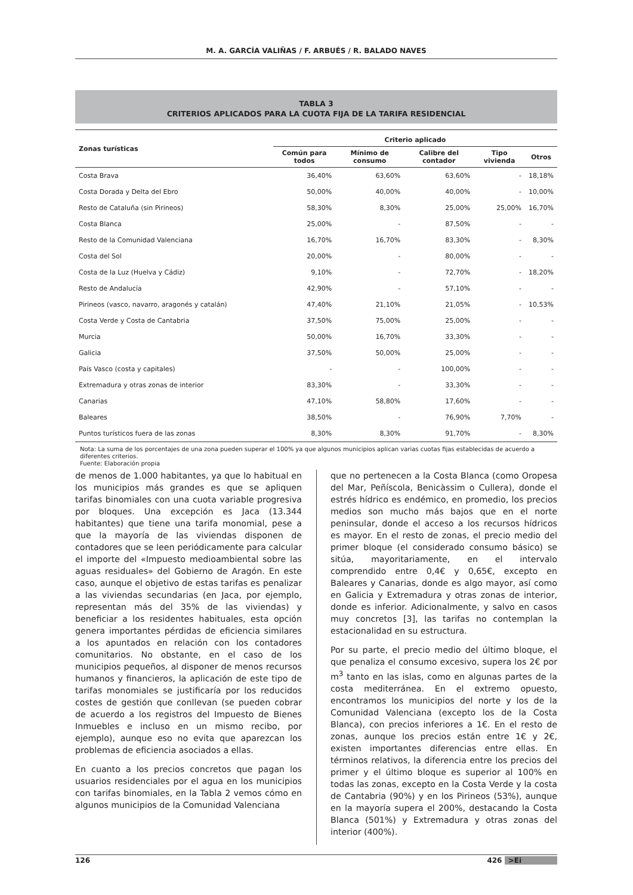M. A. GARCÍA VALIÑAS / F. ARBUÉS / R. BALADO NAVES
TABLA 3
CRITERIOS APLICADOS PARA LA CUOTA FIJA DE LA TARIFA RESIDENCIAL
| Zonas turísticas | Criterio aplicado | | | | |
| --- | --- | --- | --- | --- | --- |
| | Común para todos | Mínimo de consumo | Calibre del contador | Tipo vivienda | Otros |
| Costa Brava | 36,40% | 63,60% | 63,60% | - | 18,18% |
| Costa Dorada y Delta del Ebro | 50,00% | 40,00% | 40,00% | - | 10,00% |
| Resto de Cataluña (sin Pirineos) | 58,30% | 8,30% | 25,00% | 25,00% | 16,70% |
| Costa Blanca | 25,00% | - | 87,50% | - | - |
| Resto de la Comunidad Valenciana | 16,70% | 16,70% | 83,30% | - | 8,30% |
| Costa del Sol | 20,00% | - | 80,00% | - | - |
| Costa de la Luz (Huelva y Cádiz) | 9,10% | - | 72,70% | - | 18,20% |
| Resto de Andalucía | 42,90% | - | 57,10% | - | - |
| Pirineos (vasco, navarro, aragonés y catalán) | 47,40% | 21,10% | 21,05% | - | 10,53% |
| Costa Verde y Costa de Cantabria | 37,50% | 75,00% | 25,00% | - | - |
| Murcia | 50,00% | 16,70% | 33,30% | - | - |
| Galicia | 37,50% | 50,00% | 25,00% | - | - |
| País Vasco (costa y capitales) | - | - | 100,00% | - | - |
| Extremadura y otras zonas de interior | 83,30% | - | 33,30% | - | - |
| Canarias | 47,10% | 58,80% | 17,60% | - | - |
| Baleares | 38,50% | - | 76,90% | 7,70% | - |
| Puntos turísticos fuera de las zonas | 8,30% | 8,30% | 91,70% | - | 8,30% |
Nota: La suma de los porcentajes de una zona pueden superar el 100% ya que algunos municipios aplican varias cuotas fijas establecidas de acuerdo a diferentes criterios.
Fuente: Elaboración propia
de menos de 1.000 habitantes, ya que lo habitual en los municipios más grandes es que se apliquen tarifas binomiales con una cuota variable progresiva por bloques. Una excepción es Jaca (13.344 habitantes) que tiene una tarifa monomial, pese a que la mayoría de las viviendas disponen de contadores que se leen periódicamente para calcular el importe del «Impuesto medioambiental sobre las aguas residuales» del Gobierno de Aragón. En este caso, aunque el objetivo de estas tarifas es penalizar a las viviendas secundarias (en Jaca, por ejemplo, representan más del 35% de las viviendas) y beneficiar a los residentes habituales, esta opción genera importantes pérdidas de eficiencia similares a los apuntados en relación con los contadores comunitarios. No obstante, en el caso de los municipios pequeños, al disponer de menos recursos humanos y financieros, la aplicación de este tipo de tarifas monomiales se justificaría por los reducidos costes de gestión que conllevan (se pueden cobrar de acuerdo a los registros del Impuesto de Bienes Inmuebles e incluso en un mismo recibo, por ejemplo), aunque eso no evita que aparezcan los problemas de eficiencia asociados a ellas.
En cuanto a los precios concretos que pagan los usuarios residenciales por el agua en los municipios con tarifas binomiales, en la Tabla 2 vemos cómo en algunos municipios de la Comunidad Valenciana
que no pertenecen a la Costa Blanca (como Oropesa del Mar, Peñíscola, Benicàssim o Cullera), donde el estrés hídrico es endémico, en promedio, los precios medios son mucho más bajos que en el norte peninsular, donde el acceso a los recursos hídricos es mayor. En el resto de zonas, el precio medio del primer bloque (el considerado consumo básico) se sitúa, mayoritariamente, en el intervalo comprendido entre 0,4€ y 0,65€, excepto en Baleares y Canarias, donde es algo mayor, así como en Galicia y Extremadura y otras zonas de interior, donde es inferior. Adicionalmente, y salvo en casos muy concretos [3], las tarifas no contemplan la estacionalidad en su estructura.
Por su parte, el precio medio del último bloque, el que penaliza el consumo excesivo, supera los 2€ por m<sup>3</sup> tanto en las islas, como en algunas partes de la costa mediterránea. En el extremo opuesto, encontramos los municipios del norte y los de la Comunidad Valenciana (excepto los de la Costa Blanca), con precios inferiores a 1€. En el resto de zonas, aunque los precios están entre 1€ y 2€, existen importantes diferencias entre ellas. En términos relativos, la diferencia entre los precios del primer y el último bloque es superior al 100% en todas las zonas, excepto en la Costa Verde y la costa de Cantabria (90%) y en los Pirineos (53%), aunque en la mayoría supera el 200%, destacando la Costa Blanca (501%) y Extremadura y otras zonas del interior (400%).
126 426 >Ei